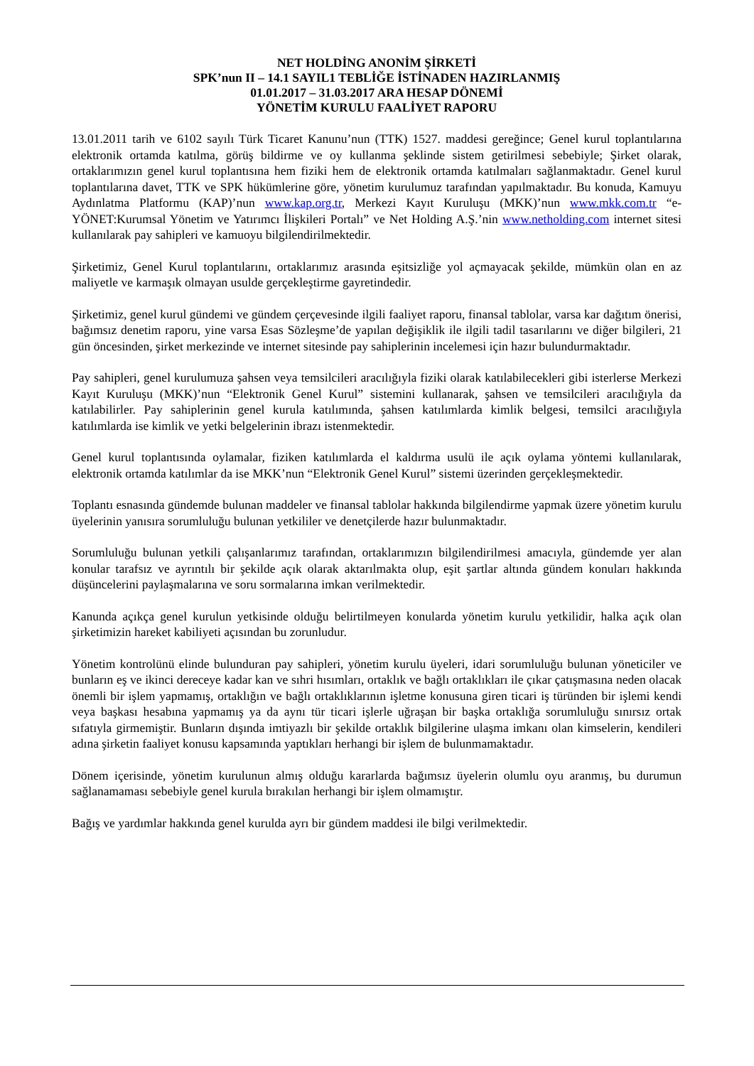NET HOLDİNG ANONİM ŞİRKETİ
SPK’nun II – 14.1 SAYIL1 TEBLİĞE İSTİNADEN HAZIRLANMIŞ
01.01.2017 – 31.03.2017 ARA HESAP DÖNEMİ
YÖNETİM KURULU FAALİYET RAPORU
13.01.2011 tarih ve 6102 sayılı Türk Ticaret Kanunu’nun (TTK) 1527. maddesi gereğince; Genel kurul toplantılarına elektronik ortamda katılma, görüş bildirme ve oy kullanma şeklinde sistem getirilmesi sebebiyle; Şirket olarak, ortaklarımızın genel kurul toplantısına hem fiziki hem de elektronik ortamda katılmaları sağlanmaktadır. Genel kurul toplantılarına davet, TTK ve SPK hükümlerine göre, yönetim kurulumuz tarafından yapılmaktadır. Bu konuda, Kamuyu Aydınlatma Platformu (KAP)’nun www.kap.org.tr, Merkezi Kayıt Kuruluşu (MKK)’nun www.mkk.com.tr “e-YÖNET:Kurumsal Yönetim ve Yatırımcı İlişkileri Portalı” ve Net Holding A.Ş.’nin www.netholding.com internet sitesi kullanılarak pay sahipleri ve kamuoyu bilgilendirilmektedir.
Şirketimiz, Genel Kurul toplantılarını, ortaklarımız arasında eşitsizliğe yol açmayacak şekilde, mümkün olan en az maliyetle ve karmaşık olmayan usulde gerçekleştirme gayretindedir.
Şirketimiz, genel kurul gündemi ve gündem çerçevesinde ilgili faaliyet raporu, finansal tablolar, varsa kar dağıtım önerisi, bağımsız denetim raporu, yine varsa Esas Sözleşme’de yapılan değişiklik ile ilgili tadil tasarılarını ve diğer bilgileri, 21 gün öncesinden, şirket merkezinde ve internet sitesinde pay sahiplerinin incelemesi için hazır bulundurmaktadır.
Pay sahipleri, genel kurulumuza şahsen veya temsilcileri aracılığıyla fiziki olarak katılabilecekleri gibi isterlerse Merkezi Kayıt Kuruluşu (MKK)’nun “Elektronik Genel Kurul” sistemini kullanarak, şahsen ve temsilcileri aracılığıyla da katılabilirler. Pay sahiplerinin genel kurula katılımında, şahsen katılımlarda kimlik belgesi, temsilci aracılığıyla katılımlarda ise kimlik ve yetki belgelerinin ibrazı istenmektedir.
Genel kurul toplantısında oylamalar, fiziken katılımlarda el kaldırma usulü ile açık oylama yöntemi kullanılarak, elektronik ortamda katılımlar da ise MKK’nun “Elektronik Genel Kurul” sistemi üzerinden gerçekleşmektedir.
Toplantı esnasında gündemde bulunan maddeler ve finansal tablolar hakkında bilgilendirme yapmak üzere yönetim kurulu üyelerinin yanısıra sorumluluğu bulunan yetkililer ve denetçilerde hazır bulunmaktadır.
Sorumluluğu bulunan yetkili çalışanlarımız tarafından, ortaklarımızın bilgilendirilmesi amacıyla, gündemde yer alan konular tarafsız ve ayrıntılı bir şekilde açık olarak aktarılmakta olup, eşit şartlar altında gündem konuları hakkında düşüncelerini paylaşmalarına ve soru sormalarına imkan verilmektedir.
Kanunda açıkça genel kurulun yetkisinde olduğu belirtilmeyen konularda yönetim kurulu yetkilidir, halka açık olan şirketimizin hareket kabiliyeti açısından bu zorunludur.
Yönetim kontrolünü elinde bulunduran pay sahipleri, yönetim kurulu üyeleri, idari sorumluluğu bulunan yöneticiler ve bunların eş ve ikinci dereceye kadar kan ve sıhri hısımları, ortaklık ve bağlı ortaklıkları ile çıkar çatışmasına neden olacak önemli bir işlem yapmamış, ortaklığın ve bağlı ortaklıklarının işletme konusuna giren ticari iş türünden bir işlemi kendi veya başkası hesabına yapmamış ya da aynı tür ticari işlerle uğraşan bir başka ortaklığa sorumluluğu sınırsız ortak sıfatıyla girmemiştir. Bunların dışında imtiyazlı bir şekilde ortaklık bilgilerine ulaşma imkanı olan kimselerin, kendileri adına şirketin faaliyet konusu kapsamında yaptıkları herhangi bir işlem de bulunmamaktadır.
Dönem içerisinde, yönetim kurulunun almış olduğu kararlarda bağımsız üyelerin olumlu oyu aranmış, bu durumun sağlanamaması sebebiyle genel kurula bırakılan herhangi bir işlem olmamıştır.
Bağış ve yardımlar hakkında genel kurulda ayrı bir gündem maddesi ile bilgi verilmektedir.